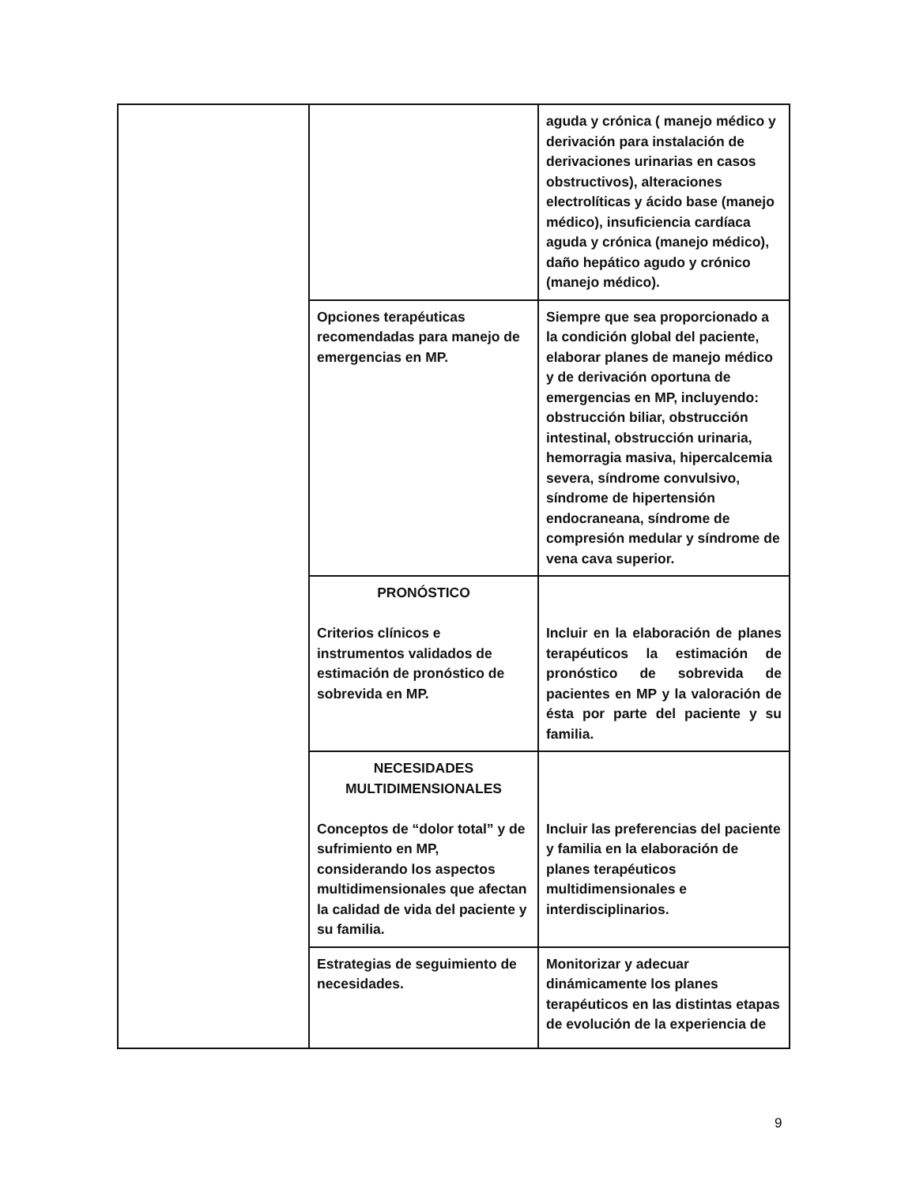| | | aguda y crónica ( manejo médico y derivación para instalación de derivaciones urinarias en casos obstructivos), alteraciones electrolíticas y ácido base (manejo médico), insuficiencia cardíaca aguda y crónica (manejo médico), daño hepático agudo y crónico (manejo médico). |
| | Opciones terapéuticas recomendadas para manejo de emergencias en MP. | Siempre que sea proporcionado a la condición global del paciente, elaborar planes de manejo médico y de derivación oportuna de emergencias en MP, incluyendo: obstrucción biliar, obstrucción intestinal, obstrucción urinaria, hemorragia masiva, hipercalcemia severa, síndrome convulsivo, síndrome de hipertensión endocraneana, síndrome de compresión medular y síndrome de vena cava superior. |
| | PRONÓSTICO Criterios clínicos e instrumentos validados de estimación de pronóstico de sobrevida en MP. | Incluir en la elaboración de planes terapéuticos la estimación de pronóstico de sobrevida de pacientes en MP y la valoración de ésta por parte del paciente y su familia. |
| | NECESIDADES MULTIDIMENSIONALES Conceptos de “dolor total” y de sufrimiento en MP, considerando los aspectos multidimensionales que afectan la calidad de vida del paciente y su familia. | Incluir las preferencias del paciente y familia en la elaboración de planes terapéuticos multidimensionales e interdisciplinarios. |
| | Estrategias de seguimiento de necesidades. | Monitorizar y adecuar dinámicamente los planes terapéuticos en las distintas etapas de evolución de la experiencia de |
9